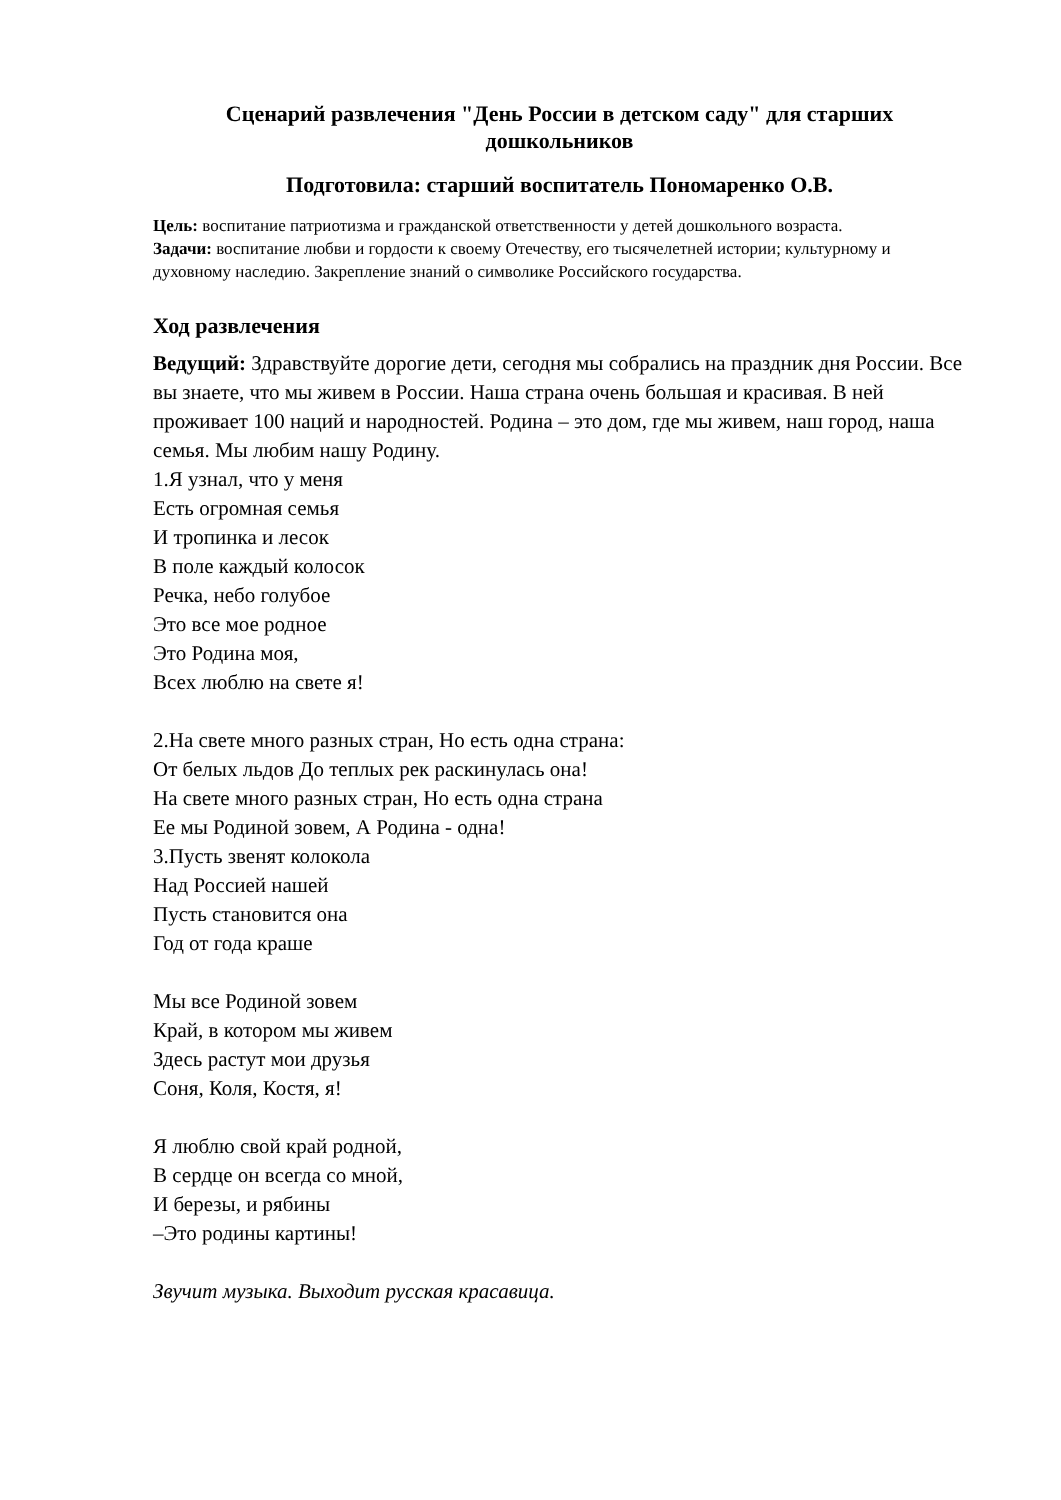Сценарий развлечения "День России в детском саду" для старших дошкольников
Подготовила: старший воспитатель Пономаренко О.В.
Цель: воспитание патриотизма и гражданской ответственности у детей дошкольного возраста.
Задачи: воспитание любви и гордости к своему Отечеству, его тысячелетней истории; культурному и духовному наследию. Закрепление знаний о символике Российского государства.
Ход развлечения
Ведущий: Здравствуйте дорогие дети, сегодня мы собрались на праздник дня России. Все вы знаете, что мы живем в России. Наша страна очень большая и красивая. В ней проживает 100 наций и народностей. Родина – это дом, где мы живем, наш город, наша семья. Мы любим нашу Родину.
1.Я узнал, что у меня
Есть огромная семья
И тропинка и лесок
В поле каждый колосок
Речка, небо голубое
Это все мое родное
Это Родина моя,
Всех люблю на свете я!
2.На свете много разных стран, Но есть одна страна:
От белых льдов До теплых рек раскинулась она!
На свете много разных стран, Но есть одна страна
Ее мы Родиной зовем, А Родина - одна!
3.Пусть звенят колокола
Над Россией нашей
Пусть становится она
Год от года краше
Мы все Родиной зовем
Край, в котором мы живем
Здесь растут мои друзья
Соня, Коля, Костя, я!
Я люблю свой край родной,
В сердце он всегда со мной,
И березы, и рябины
–Это родины картины!
Звучит музыка. Выходит русская красавица.